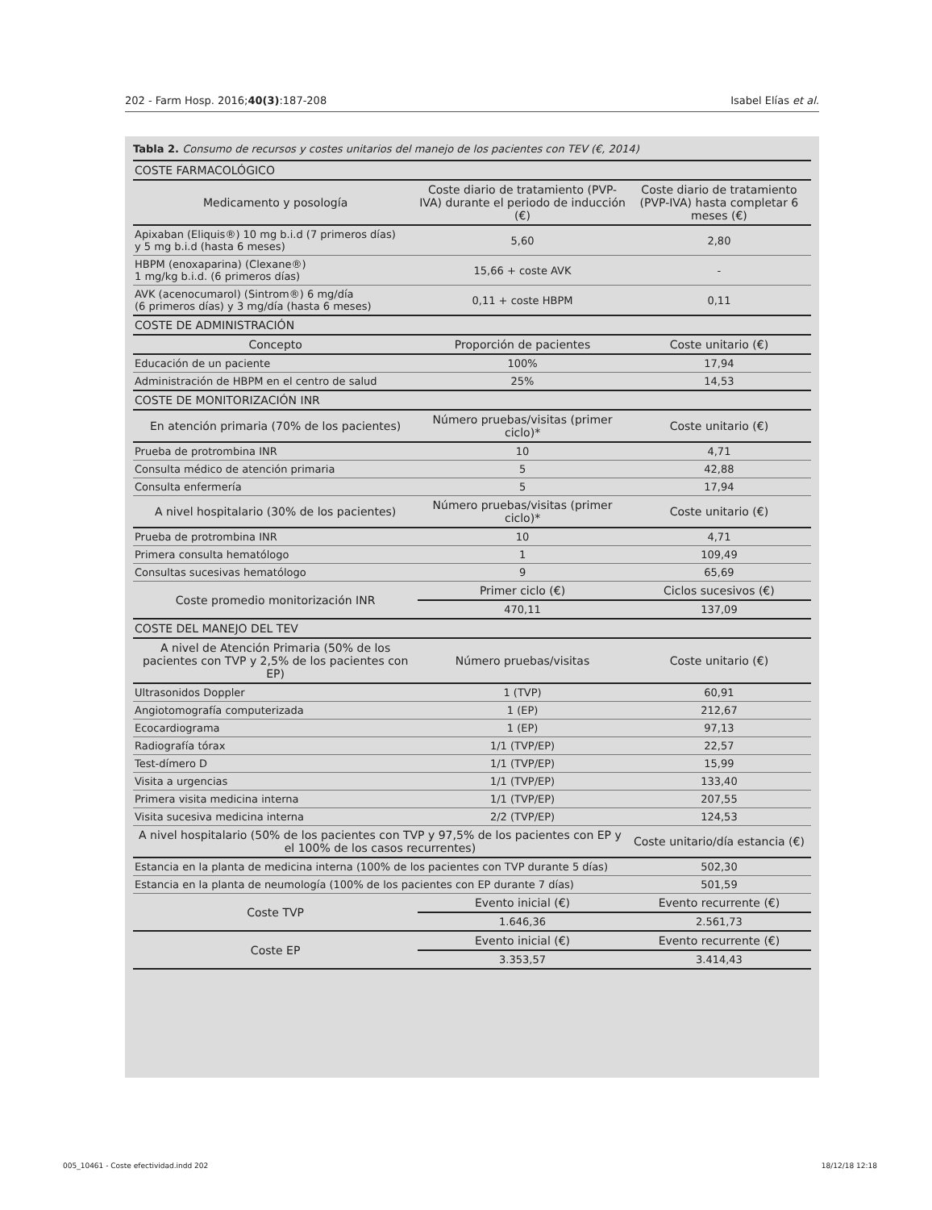202 - Farm Hosp. 2016;40(3):187-208 Isabel Elías et al.
Tabla 2. Consumo de recursos y costes unitarios del manejo de los pacientes con TEV (€, 2014)
| COSTE FARMACOLÓGICO | | |
| Medicamento y posología | Coste diario de tratamiento (PVP-IVA) durante el periodo de inducción (€) | Coste diario de tratamiento (PVP-IVA) hasta completar 6 meses (€) |
| Apixaban (Eliquis®) 10 mg b.i.d (7 primeros días) y 5 mg b.i.d (hasta 6 meses) | 5,60 | 2,80 |
| HBPM (enoxaparina) (Clexane®) 1 mg/kg b.i.d. (6 primeros días) | 15,66 + coste AVK | - |
| AVK (acenocumarol) (Sintrom®) 6 mg/día (6 primeros días) y 3 mg/día (hasta 6 meses) | 0,11 + coste HBPM | 0,11 |
| COSTE DE ADMINISTRACIÓN | | |
| Concepto | Proporción de pacientes | Coste unitario (€) |
| Educación de un paciente | 100% | 17,94 |
| Administración de HBPM en el centro de salud | 25% | 14,53 |
| COSTE DE MONITORIZACIÓN INR | | |
| En atención primaria (70% de los pacientes) | Número pruebas/visitas (primer ciclo)* | Coste unitario (€) |
| Prueba de protrombina INR | 10 | 4,71 |
| Consulta médico de atención primaria | 5 | 42,88 |
| Consulta enfermería | 5 | 17,94 |
| A nivel hospitalario (30% de los pacientes) | Número pruebas/visitas (primer ciclo)* | Coste unitario (€) |
| Prueba de protrombina INR | 10 | 4,71 |
| Primera consulta hematólogo | 1 | 109,49 |
| Consultas sucesivas hematólogo | 9 | 65,69 |
| Coste promedio monitorización INR | Primer ciclo (€) | Ciclos sucesivos (€) |
| | 470,11 | 137,09 |
| COSTE DEL MANEJO DEL TEV | | |
| A nivel de Atención Primaria (50% de los pacientes con TVP y 2,5% de los pacientes con EP) | Número pruebas/visitas | Coste unitario (€) |
| Ultrasonidos Doppler | 1 (TVP) | 60,91 |
| Angiotomografía computerizada | 1 (EP) | 212,67 |
| Ecocardiograma | 1 (EP) | 97,13 |
| Radiografía tórax | 1/1 (TVP/EP) | 22,57 |
| Test-dímero D | 1/1 (TVP/EP) | 15,99 |
| Visita a urgencias | 1/1 (TVP/EP) | 133,40 |
| Primera visita medicina interna | 1/1 (TVP/EP) | 207,55 |
| Visita sucesiva medicina interna | 2/2 (TVP/EP) | 124,53 |
| A nivel hospitalario (50% de los pacientes con TVP y 97,5% de los pacientes con EP y el 100% de los casos recurrentes) | | Coste unitario/día estancia (€) |
| Estancia en la planta de medicina interna (100% de los pacientes con TVP durante 5 días) | | 502,30 |
| Estancia en la planta de neumología (100% de los pacientes con EP durante 7 días) | | 501,59 |
| Coste TVP | Evento inicial (€) | Evento recurrente (€) |
| | 1.646,36 | 2.561,73 |
| Coste EP | Evento inicial (€) | Evento recurrente (€) |
| | 3.353,57 | 3.414,43 |
005_10461 - Coste efectividad.indd 202 18/12/18 12:18